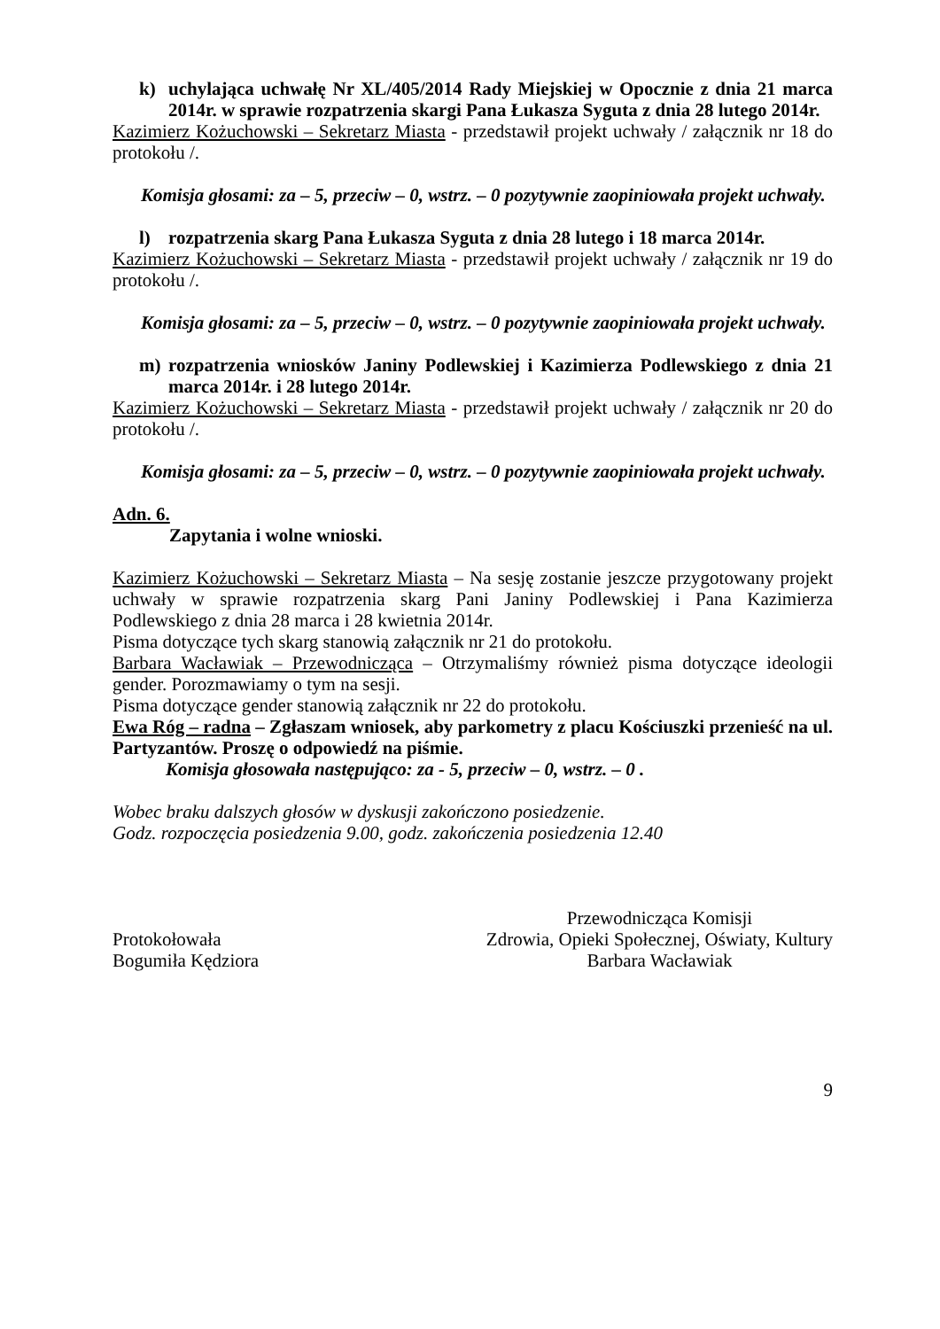k) uchylająca uchwałę Nr XL/405/2014 Rady Miejskiej w Opocznie z dnia 21 marca 2014r. w sprawie rozpatrzenia skargi Pana Łukasza Syguta z dnia 28 lutego 2014r.
Kazimierz Kożuchowski – Sekretarz Miasta - przedstawił projekt uchwały / załącznik nr 18 do protokołu /.
Komisja głosami: za – 5, przeciw – 0, wstrz. – 0 pozytywnie zaopiniowała projekt uchwały.
l) rozpatrzenia skarg Pana Łukasza Syguta z dnia 28 lutego i 18 marca 2014r.
Kazimierz Kożuchowski – Sekretarz Miasta - przedstawił projekt uchwały / załącznik nr 19 do protokołu /.
Komisja głosami: za – 5, przeciw – 0, wstrz. – 0 pozytywnie zaopiniowała projekt uchwały.
m) rozpatrzenia wniosków Janiny Podlewskiej i Kazimierza Podlewskiego z dnia 21 marca 2014r. i 28 lutego 2014r.
Kazimierz Kożuchowski – Sekretarz Miasta - przedstawił projekt uchwały / załącznik nr 20 do protokołu /.
Komisja głosami: za – 5, przeciw – 0, wstrz. – 0 pozytywnie zaopiniowała projekt uchwały.
Adn. 6.
Zapytania i wolne wnioski.
Kazimierz Kożuchowski – Sekretarz Miasta – Na sesję zostanie jeszcze przygotowany projekt uchwały w sprawie rozpatrzenia skarg Pani Janiny Podlewskiej i Pana Kazimierza Podlewskiego z dnia 28 marca i 28 kwietnia 2014r.
Pisma dotyczące tych skarg stanowią załącznik nr 21 do protokołu.
Barbara Wacławiak – Przewodnicząca – Otrzymaliśmy również pisma dotyczące ideologii gender. Porozmawiamy o tym na sesji.
Pisma dotyczące gender stanowią załącznik nr 22 do protokołu.
Ewa Róg – radna – Zgłaszam wniosek, aby parkometry z placu Kościuszki przenieść na ul. Partyzantów. Proszę o odpowiedź na piśmie.
Komisja głosowała następująco: za - 5, przeciw – 0, wstrz. – 0 .
Wobec braku dalszych głosów w dyskusji zakończono posiedzenie.
Godz. rozpoczęcia posiedzenia 9.00, godz. zakończenia posiedzenia 12.40
Protokołowała
Bogumiła Kędziora
Przewodnicząca Komisji
Zdrowia, Opieki Społecznej, Oświaty, Kultury
Barbara Wacławiak
9